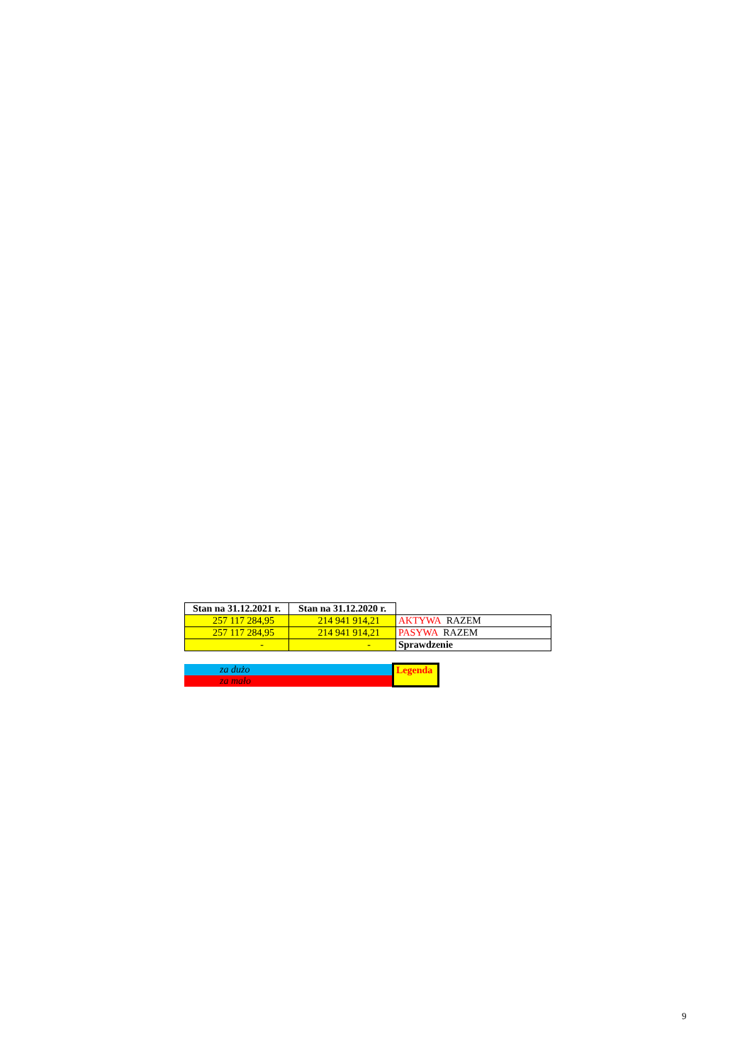| Stan na 31.12.2021 r. | Stan na 31.12.2020 r. | |
| 257 117 284,95 | 214 941 914,21 | AKTYWA RAZEM |
| 257 117 284,95 | 214 941 914,21 | PASYWA RAZEM |
| - | - | Sprawdzenie |
| za dużo | Legenda |
| za mało | |
9